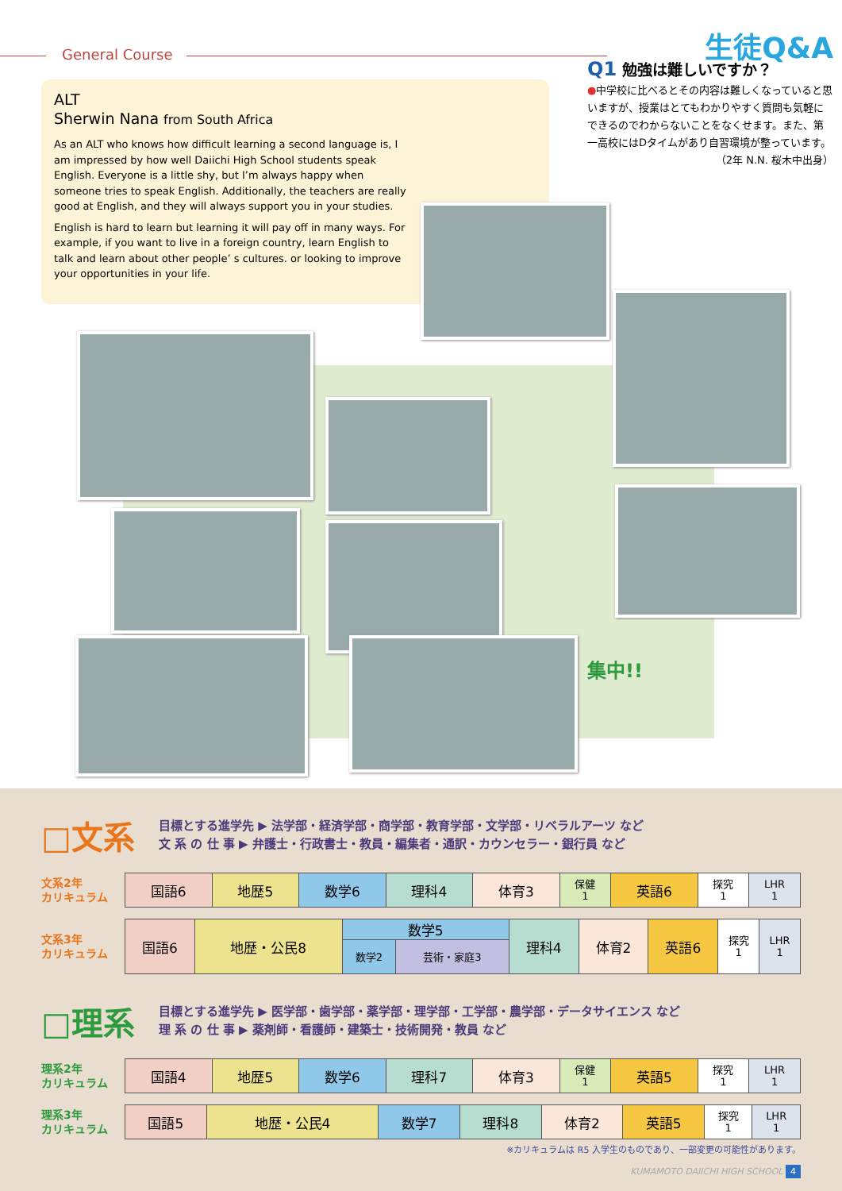General Course
ALT
Sherwin Nana from South Africa
As an ALT who knows how difficult learning a second language is, I am impressed by how well Daiichi High School students speak English. Everyone is a little shy, but I’m always happy when someone tries to speak English. Additionally, the teachers are really good at English, and they will always support you in your studies.
English is hard to learn but learning it will pay off in many ways. For example, if you want to live in a foreign country, learn English to talk and learn about other people’ s cultures. or looking to improve your opportunities in your life.
生徒Q&A
Q1 勉強は難しいですか？
●中学校に比べるとその内容は難しくなっていると思いますが、授業はとてもわかりやすく質問も気軽にできるのでわからないことをなくせます。また、第一高校にはDタイムがあり自習環境が整っています。
（2年 N.N. 桜木中出身）
集中!!
□文系
目標とする進学先 ▶ 法学部・経済学部・商学部・教育学部・文学部・リベラルアーツ など
文 系 の 仕 事 ▶ 弁護士・行政書士・教員・編集者・通訳・カウンセラー・銀行員 など
| 文系2年 カリキュラム | 国語6 | 地歴5 | 数学6 | 理科4 | 体育3 | 保健 1 | 英語6 | 探究 1 | LHR 1 |
| 文系3年 カリキュラム | 国語6 | 地歴・公民8 | 数学5 | | 理科4 | 体育2 | 英語6 | 探究 1 | LHR 1 |
| | | | 数学2 | 芸術・家庭3 | | | | | |
□理系
目標とする進学先 ▶ 医学部・歯学部・薬学部・理学部・工学部・農学部・データサイエンス など
理 系 の 仕 事 ▶ 薬剤師・看護師・建築士・技術開発・教員 など
| 理系2年 カリキュラム | 国語4 | 地歴5 | 数学6 | 理科7 | 体育3 | 保健 1 | 英語5 | 探究 1 | LHR 1 |
| 理系3年 カリキュラム | 国語5 | 地歴・公民4 | 数学7 | 理科8 | 体育2 | 英語5 | 探究 1 | LHR 1 |
※カリキュラムは R5 入学生のものであり、一部変更の可能性があります。
KUMAMOTO DAIICHI HIGH SCHOOL 4